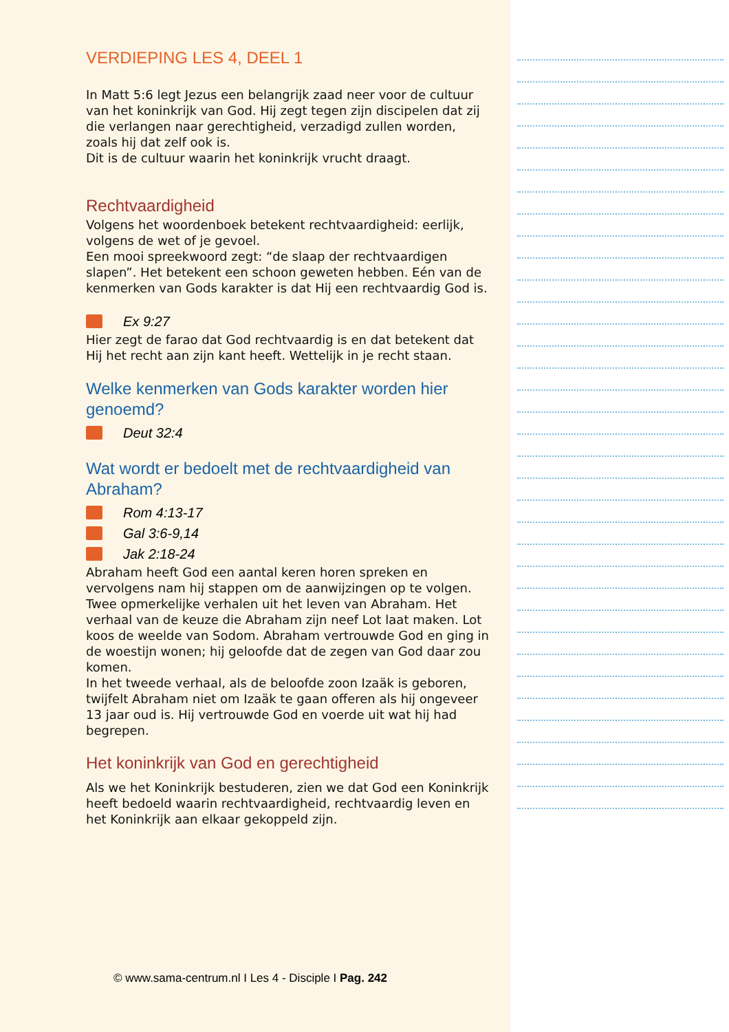VERDIEPING LES 4, DEEL 1
In Matt 5:6 legt Jezus een belangrijk zaad neer voor de cultuur van het koninkrijk van God. Hij zegt tegen zijn discipelen dat zij die verlangen naar gerechtigheid, verzadigd zullen worden, zoals hij dat zelf ook is.
Dit is de cultuur waarin het koninkrijk vrucht draagt.
Rechtvaardigheid
Volgens het woordenboek betekent rechtvaardigheid: eerlijk, volgens de wet of je gevoel.
Een mooi spreekwoord zegt: “de slaap der rechtvaardigen slapen”. Het betekent een schoon geweten hebben. Eén van de kenmerken van Gods karakter is dat Hij een rechtvaardig God is.
Ex 9:27
Hier zegt de farao dat God rechtvaardig is en dat betekent dat Hij het recht aan zijn kant heeft. Wettelijk in je recht staan.
Welke kenmerken van Gods karakter worden hier genoemd?
Deut 32:4
Wat wordt er bedoelt met de rechtvaardigheid van Abraham?
Rom 4:13-17
Gal 3:6-9,14
Jak 2:18-24
Abraham heeft God een aantal keren horen spreken en vervolgens nam hij stappen om de aanwijzingen op te volgen. Twee opmerkelijke verhalen uit het leven van Abraham. Het verhaal van de keuze die Abraham zijn neef Lot laat maken. Lot koos de weelde van Sodom. Abraham vertrouwde God en ging in de woestijn wonen; hij geloofde dat de zegen van God daar zou komen.
In het tweede verhaal, als de beloofde zoon Izaäk is geboren, twijfelt Abraham niet om Izaäk te gaan offeren als hij ongeveer 13 jaar oud is. Hij vertrouwde God en voerde uit wat hij had begrepen.
Het koninkrijk van God en gerechtigheid
Als we het Koninkrijk bestuderen, zien we dat God een Koninkrijk heeft bedoeld waarin rechtvaardigheid, rechtvaardig leven en het Koninkrijk aan elkaar gekoppeld zijn.
© www.sama-centrum.nl I Les 4 - Disciple I Pag. 242